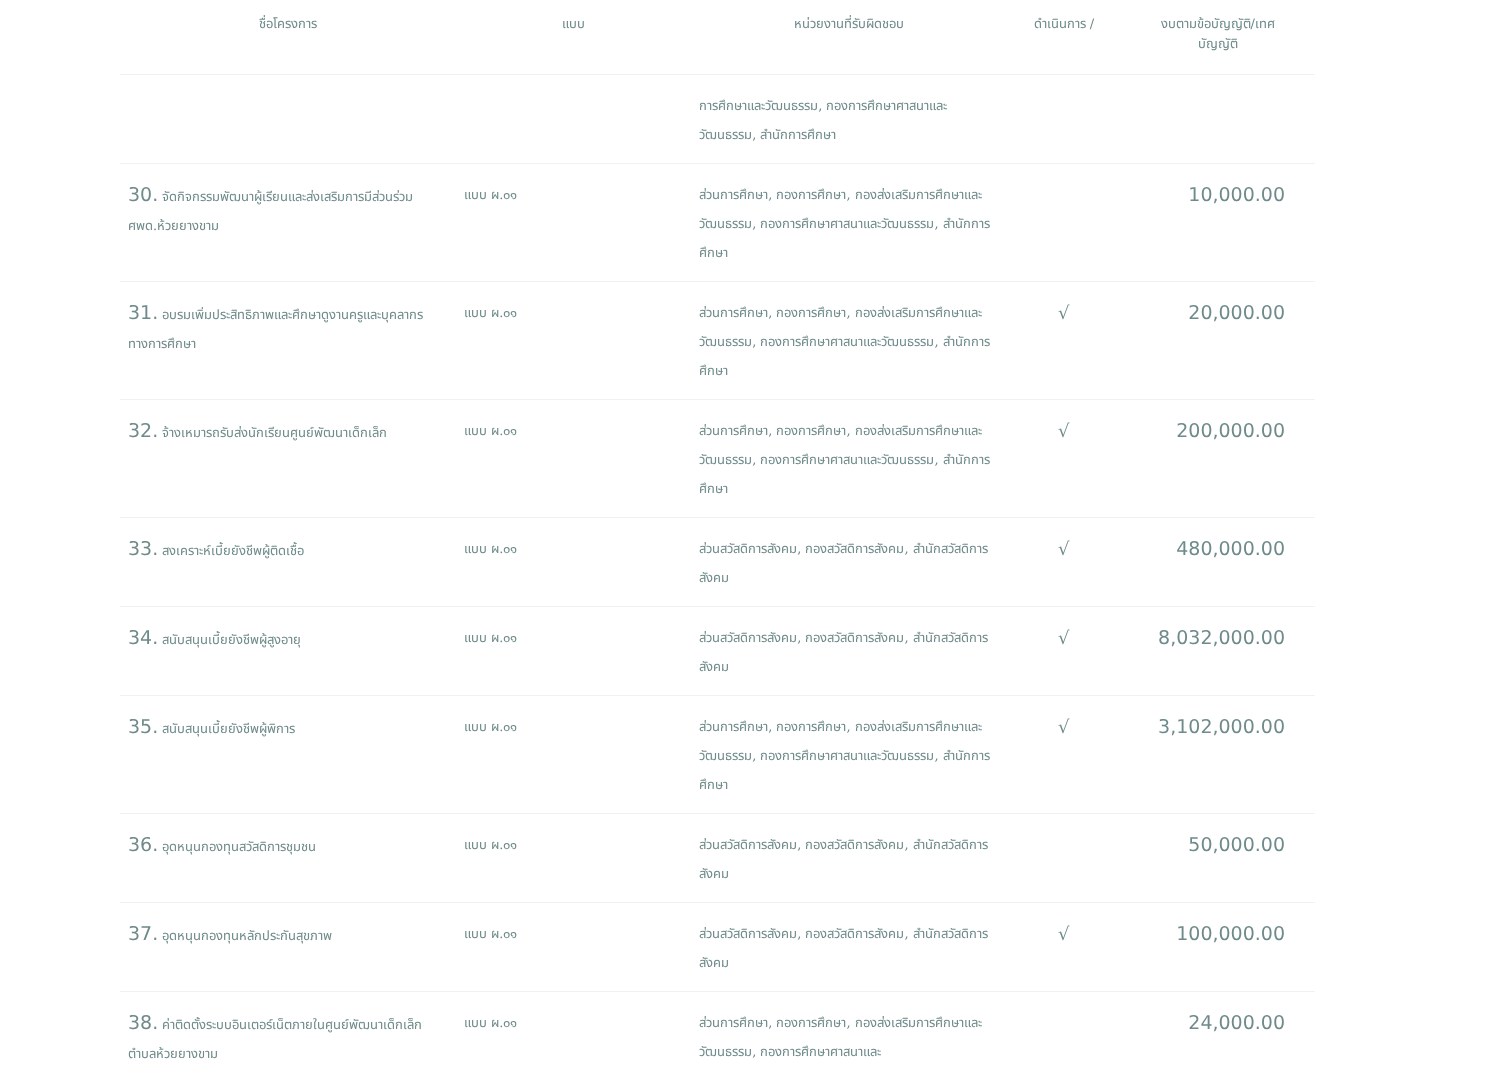| ชื่อโครงการ | แบบ | หน่วยงานที่รับผิดชอบ | ดำเนินการ / | งบตามข้อบัญญัติ/เทศ บัญญัติ |
| --- | --- | --- | --- | --- |
| | | การศึกษาและวัฒนธรรม, กองการศึกษาศาสนาและวัฒนธรรม, สำนักการศึกษา | | |
| 30. จัดกิจกรรมพัฒนาผู้เรียนและส่งเสริมการมีส่วนร่วม ศพด.ห้วยยางขาม | แบบ ผ.๐๑ | ส่วนการศึกษา, กองการศึกษา, กองส่งเสริมการศึกษาและวัฒนธรรม, กองการศึกษาศาสนาและวัฒนธรรม, สำนักการศึกษา | | 10,000.00 |
| 31. อบรมเพิ่มประสิทธิภาพและศึกษาดูงานครูและบุคลากรทางการศึกษา | แบบ ผ.๐๑ | ส่วนการศึกษา, กองการศึกษา, กองส่งเสริมการศึกษาและวัฒนธรรม, กองการศึกษาศาสนาและวัฒนธรรม, สำนักการศึกษา | √ | 20,000.00 |
| 32. จ้างเหมารถรับส่งนักเรียนศูนย์พัฒนาเด็กเล็ก | แบบ ผ.๐๑ | ส่วนการศึกษา, กองการศึกษา, กองส่งเสริมการศึกษาและวัฒนธรรม, กองการศึกษาศาสนาและวัฒนธรรม, สำนักการศึกษา | √ | 200,000.00 |
| 33. สงเคราะห์เบี้ยยังชีพผู้ติดเชื้อ | แบบ ผ.๐๑ | ส่วนสวัสดิการสังคม, กองสวัสดิการสังคม, สำนักสวัสดิการสังคม | √ | 480,000.00 |
| 34. สนับสนุนเบี้ยยังชีพผู้สูงอายุ | แบบ ผ.๐๑ | ส่วนสวัสดิการสังคม, กองสวัสดิการสังคม, สำนักสวัสดิการสังคม | √ | 8,032,000.00 |
| 35. สนับสนุนเบี้ยยังชีพผู้พิการ | แบบ ผ.๐๑ | ส่วนการศึกษา, กองการศึกษา, กองส่งเสริมการศึกษาและวัฒนธรรม, กองการศึกษาศาสนาและวัฒนธรรม, สำนักการศึกษา | √ | 3,102,000.00 |
| 36. อุดหนุนกองทุนสวัสดิการชุมชน | แบบ ผ.๐๑ | ส่วนสวัสดิการสังคม, กองสวัสดิการสังคม, สำนักสวัสดิการสังคม | | 50,000.00 |
| 37. อุดหนุนกองทุนหลักประกันสุขภาพ | แบบ ผ.๐๑ | ส่วนสวัสดิการสังคม, กองสวัสดิการสังคม, สำนักสวัสดิการสังคม | √ | 100,000.00 |
| 38. ค่าติดตั้งระบบอินเตอร์เน็ตภายในศูนย์พัฒนาเด็กเล็กตำบลห้วยยางขาม | แบบ ผ.๐๑ | ส่วนการศึกษา, กองการศึกษา, กองส่งเสริมการศึกษาและวัฒนธรรม, กองการศึกษาศาสนาและ | | 24,000.00 |